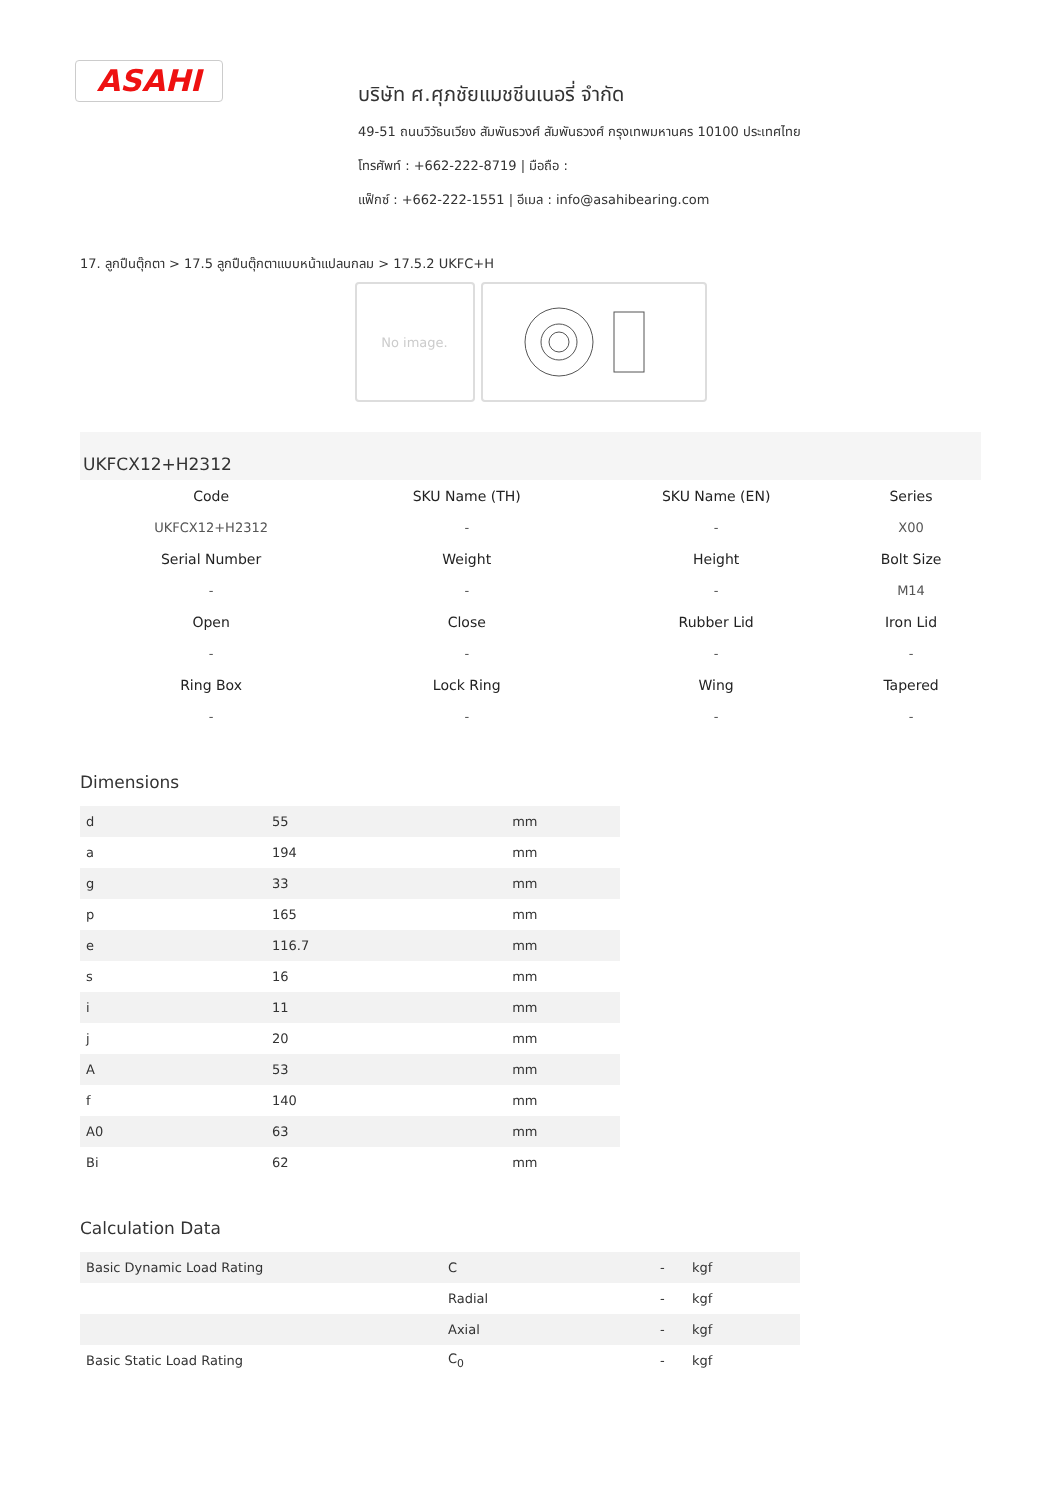ASAHI
บริษัท ศ.ศุภชัยแมชชีนเนอรี่ จำกัด
49-51 ถนนวิวัธนเวียง สัมพันธวงศ์ สัมพันธวงศ์ กรุงเทพมหานคร 10100 ประเทศไทย
โทรศัพท์ : +662-222-8719 | มือถือ :
แฟ็กซ์ : +662-222-1551 | อีเมล : info@asahibearing.com
17. ลูกปืนตุ๊กตา > 17.5 ลูกปืนตุ๊กตาแบบหน้าแปลนกลม > 17.5.2 UKFC+H
No image.
UKFCX12+H2312
| Code | SKU Name (TH) | SKU Name (EN) | Series |
| --- | --- | --- | --- |
| UKFCX12+H2312 | - | - | X00 |
| Serial Number | Weight | Height | Bolt Size |
| - | - | - | M14 |
| Open | Close | Rubber Lid | Iron Lid |
| - | - | - | - |
| Ring Box | Lock Ring | Wing | Tapered |
| - | - | - | - |
Dimensions
| d | 55 | mm |
| a | 194 | mm |
| g | 33 | mm |
| p | 165 | mm |
| e | 116.7 | mm |
| s | 16 | mm |
| i | 11 | mm |
| j | 20 | mm |
| A | 53 | mm |
| f | 140 | mm |
| A0 | 63 | mm |
| Bi | 62 | mm |
Calculation Data
| Basic Dynamic Load Rating | C | - | kgf |
| | Radial | - | kgf |
| | Axial | - | kgf |
| Basic Static Load Rating | C<sub>0</sub> | - | kgf |